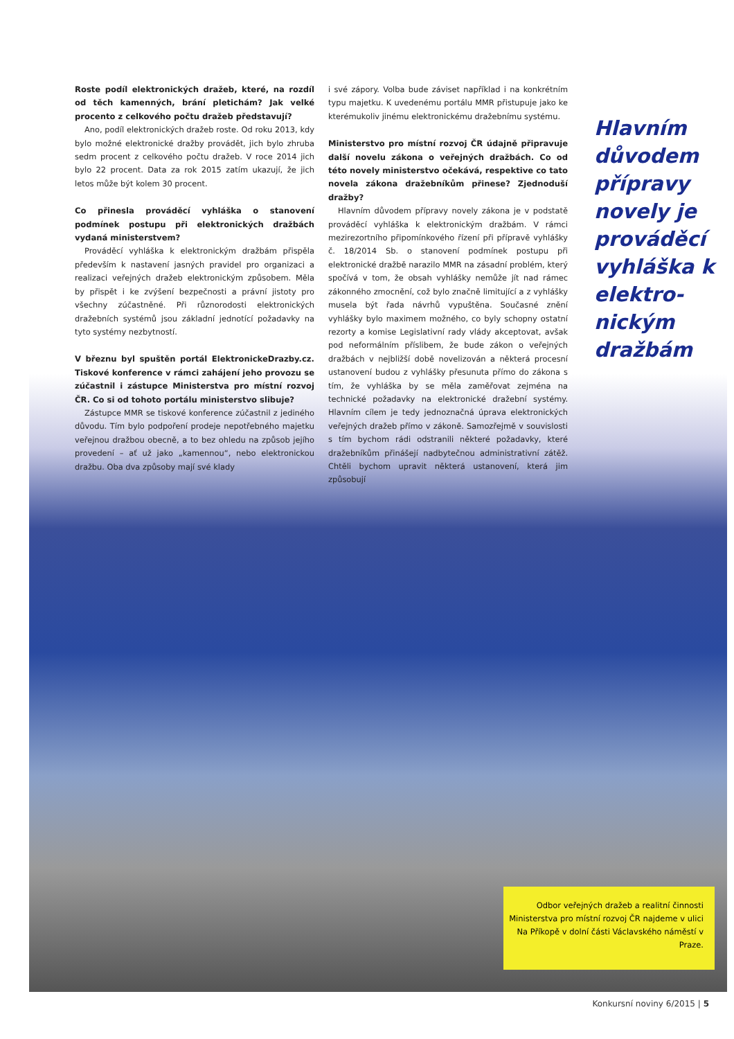Roste podíl elektronických dražeb, které, na rozdíl od těch kamenných, brání pletichám? Jak velké procento z celkového počtu dražeb představují?
Ano, podíl elektronických dražeb roste. Od roku 2013, kdy bylo možné elektronické dražby provádět, jich bylo zhruba sedm procent z celkového počtu dražeb. V roce 2014 jich bylo 22 procent. Data za rok 2015 zatím ukazují, že jich letos může být kolem 30 procent.
Co přinesla prováděcí vyhláška o stanovení podmínek postupu při elektronických dražbách vydaná ministerstvem?
Prováděcí vyhláška k elektronickým dražbám přispěla především k nastavení jasných pravidel pro organizaci a realizaci veřejných dražeb elektronickým způsobem. Měla by přispět i ke zvýšení bezpečnosti a právní jistoty pro všechny zúčastněné. Při různorodosti elektronických dražebních systémů jsou základní jednotící požadavky na tyto systémy nezbytností.
V březnu byl spuštěn portál ElektronickeDrazby.cz. Tiskové konference v rámci zahájení jeho provozu se zúčastnil i zástupce Ministerstva pro místní rozvoj ČR. Co si od tohoto portálu ministerstvo slibuje?
Zástupce MMR se tiskové konference zúčastnil z jediného důvodu. Tím bylo podpoření prodeje nepotřebného majetku veřejnou dražbou obecně, a to bez ohledu na způsob jejího provedení – ať už jako „kamennou“, nebo elektronickou dražbu. Oba dva způsoby mají své klady
i své zápory. Volba bude záviset například i na konkrétním typu majetku. K uvedenému portálu MMR přistupuje jako ke kterémukoliv jinému elektronickému dražebnímu systému.
Ministerstvo pro místní rozvoj ČR údajně připravuje další novelu zákona o veřejných dražbách. Co od této novely ministerstvo očekává, respektive co tato novela zákona dražebníkům přinese? Zjednoduší dražby?
Hlavním důvodem přípravy novely zákona je v podstatě prováděcí vyhláška k elektronickým dražbám. V rámci mezirezortního připomínkového řízení při přípravě vyhlášky č. 18/2014 Sb. o stanovení podmínek postupu při elektronické dražbě narazilo MMR na zásadní problém, který spočívá v tom, že obsah vyhlášky nemůže jít nad rámec zákonného zmocnění, což bylo značně limitující a z vyhlášky musela být řada návrhů vypuštěna. Současné znění vyhlášky bylo maximem možného, co byly schopny ostatní rezorty a komise Legislativní rady vlády akceptovat, avšak pod neformálním příslibem, že bude zákon o veřejných dražbách v nejbližší době novelizován a některá procesní ustanovení budou z vyhlášky přesunuta přímo do zákona s tím, že vyhláška by se měla zaměřovat zejména na technické požadavky na elektronické dražební systémy. Hlavním cílem je tedy jednoznačná úprava elektronických veřejných dražeb přímo v zákoně. Samozřejmě v souvislosti s tím bychom rádi odstranili některé požadavky, které dražebníkům přinášejí nadbytečnou administrativní zátěž. Chtěli bychom upravit některá ustanovení, která jim způsobují
Hlavním důvodem přípravy novely je prováděcí vyhláška k elektro­nickým dražbám
Odbor veřejných dražeb a realitní činnosti Ministerstva pro místní rozvoj ČR najdeme v ulici Na Příkopě v dolní části Václavského náměstí v Praze.
Konkursní noviny 6/2015 | 5